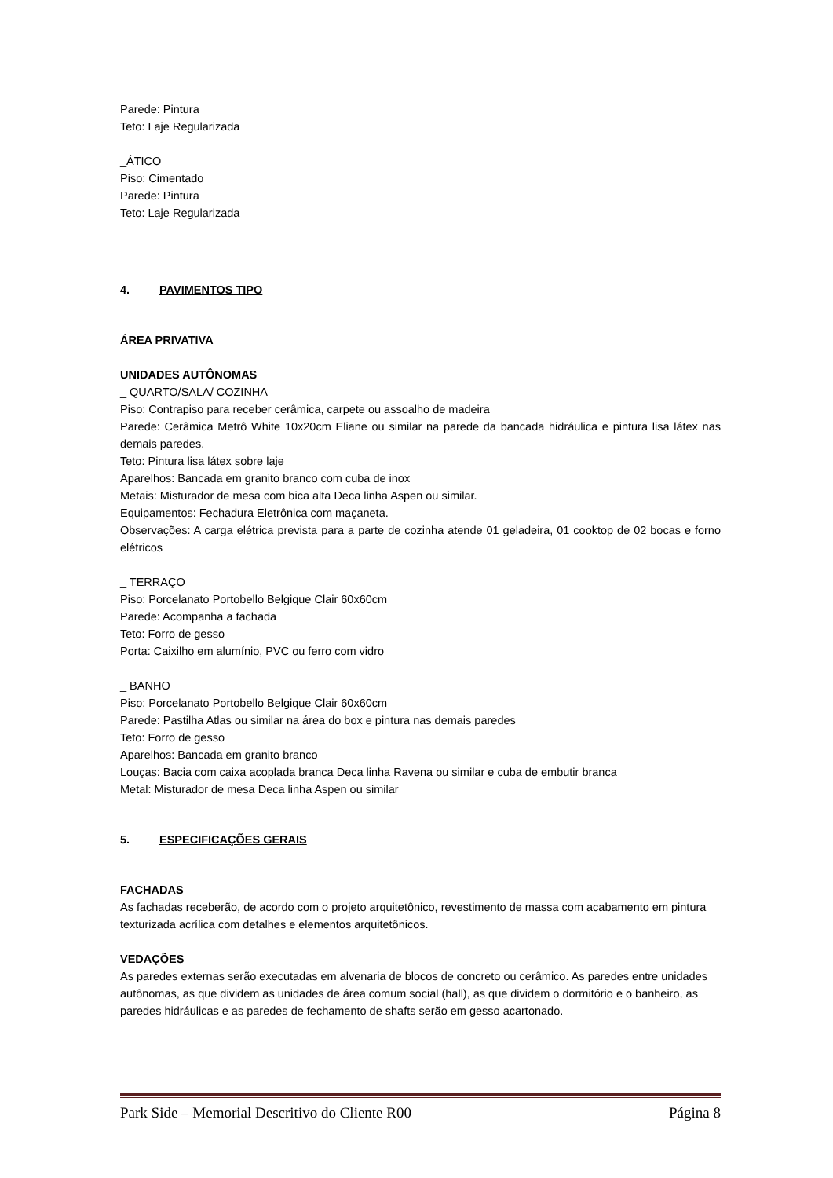Parede: Pintura
Teto: Laje Regularizada
_ÁTICO
Piso: Cimentado
Parede: Pintura
Teto: Laje Regularizada
4. PAVIMENTOS TIPO
ÁREA PRIVATIVA
UNIDADES AUTÔNOMAS
_ QUARTO/SALA/ COZINHA
Piso: Contrapiso para receber cerâmica, carpete ou assoalho de madeira
Parede: Cerâmica Metrô White 10x20cm Eliane ou similar na parede da bancada hidráulica e pintura lisa látex nas demais paredes.
Teto: Pintura lisa látex sobre laje
Aparelhos: Bancada em granito branco com cuba de inox
Metais: Misturador de mesa com bica alta Deca linha Aspen ou similar.
Equipamentos: Fechadura Eletrônica com maçaneta.
Observações: A carga elétrica prevista para a parte de cozinha atende 01 geladeira, 01 cooktop de 02 bocas e forno elétricos
_ TERRAÇO
Piso: Porcelanato Portobello Belgique Clair 60x60cm
Parede: Acompanha a fachada
Teto: Forro de gesso
Porta: Caixilho em alumínio, PVC ou ferro com vidro
_ BANHO
Piso: Porcelanato Portobello Belgique Clair 60x60cm
Parede: Pastilha Atlas ou similar na área do box e pintura nas demais paredes
Teto: Forro de gesso
Aparelhos: Bancada em granito branco
Louças: Bacia com caixa acoplada branca Deca linha Ravena ou similar e cuba de embutir branca
Metal: Misturador de mesa Deca linha Aspen ou similar
5. ESPECIFICAÇÕES GERAIS
FACHADAS
As fachadas receberão, de acordo com o projeto arquitetônico, revestimento de massa com acabamento em pintura texturizada acrílica com detalhes e elementos arquitetônicos.
VEDAÇÕES
As paredes externas serão executadas em alvenaria de blocos de concreto ou cerâmico. As paredes entre unidades autônomas, as que dividem as unidades de área comum social (hall), as que dividem o dormitório e o banheiro, as paredes hidráulicas e as paredes de fechamento de shafts serão em gesso acartonado.
Park Side – Memorial Descritivo do Cliente R00 Página 8